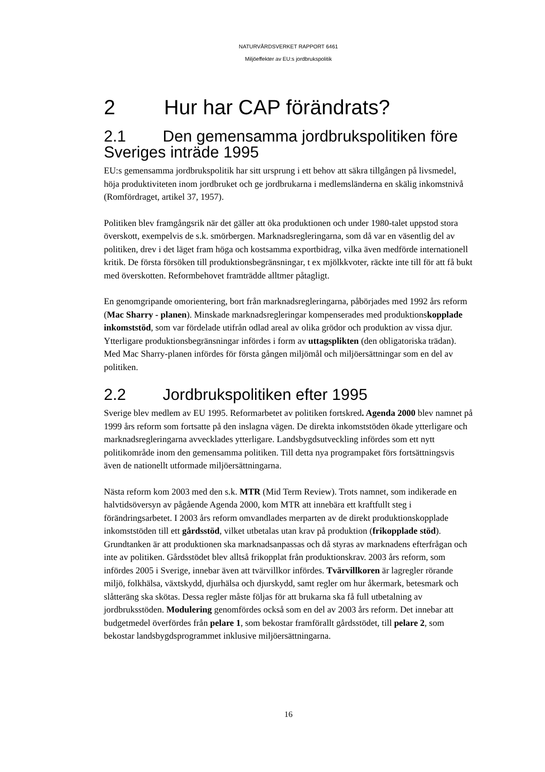NATURVÅRDSVERKET RAPPORT 6461
Miljöeffekter av EU:s jordbrukspolitik
2 Hur har CAP förändrats?
2.1 Den gemensamma jordbrukspolitiken före Sveriges inträde 1995
EU:s gemensamma jordbrukspolitik har sitt ursprung i ett behov att säkra tillgången på livsmedel, höja produktiviteten inom jordbruket och ge jordbrukarna i medlemsländerna en skälig inkomstnivå (Romfördraget, artikel 37, 1957).
Politiken blev framgångsrik när det gäller att öka produktionen och under 1980-talet uppstod stora överskott, exempelvis de s.k. smörbergen. Marknadsregleringarna, som då var en väsentlig del av politiken, drev i det läget fram höga och kostsamma exportbidrag, vilka även medförde internationell kritik. De första försöken till produktionsbegränsningar, t ex mjölkkvoter, räckte inte till för att få bukt med överskotten. Reformbehovet framträdde alltmer påtagligt.
En genomgripande omorientering, bort från marknadsregleringarna, påbörjades med 1992 års reform (Mac Sharry - planen). Minskade marknadsregleringar kompenserades med produktionskopplade inkomststöd, som var fördelade utifrån odlad areal av olika grödor och produktion av vissa djur. Ytterligare produktionsbegränsningar infördes i form av uttagsplikten (den obligatoriska trädan). Med Mac Sharry-planen infördes för första gången miljömål och miljöersättningar som en del av politiken.
2.2 Jordbrukspolitiken efter 1995
Sverige blev medlem av EU 1995. Reformarbetet av politiken fortskred. Agenda 2000 blev namnet på 1999 års reform som fortsatte på den inslagna vägen. De direkta inkomststöden ökade ytterligare och marknadsregleringarna avvecklades ytterligare. Landsbygdsutveckling infördes som ett nytt politikområde inom den gemensamma politiken. Till detta nya programpaket förs fortsättningsvis även de nationellt utformade miljöersättningarna.
Nästa reform kom 2003 med den s.k. MTR (Mid Term Review). Trots namnet, som indikerade en halvtidsöversyn av pågående Agenda 2000, kom MTR att innebära ett kraftfullt steg i förändringsarbetet. I 2003 års reform omvandlades merparten av de direkt produktionskopplade inkomststöden till ett gårdsstöd, vilket utbetalas utan krav på produktion (frikopplade stöd). Grundtanken är att produktionen ska marknadsanpassas och då styras av marknadens efterfrågan och inte av politiken. Gårdsstödet blev alltså frikopplat från produktionskrav. 2003 års reform, som infördes 2005 i Sverige, innebar även att tvärvillkor infördes. Tvärvillkoren är lagregler rörande miljö, folkhälsa, växtskydd, djurhälsa och djurskydd, samt regler om hur åkermark, betesmark och slåtteräng ska skötas. Dessa regler måste följas för att brukarna ska få full utbetalning av jordbruksstöden. Modulering genomfördes också som en del av 2003 års reform. Det innebar att budgetmedel överfördes från pelare 1, som bekostar framförallt gårdsstödet, till pelare 2, som bekostar landsbygdsprogrammet inklusive miljöersättningarna.
16